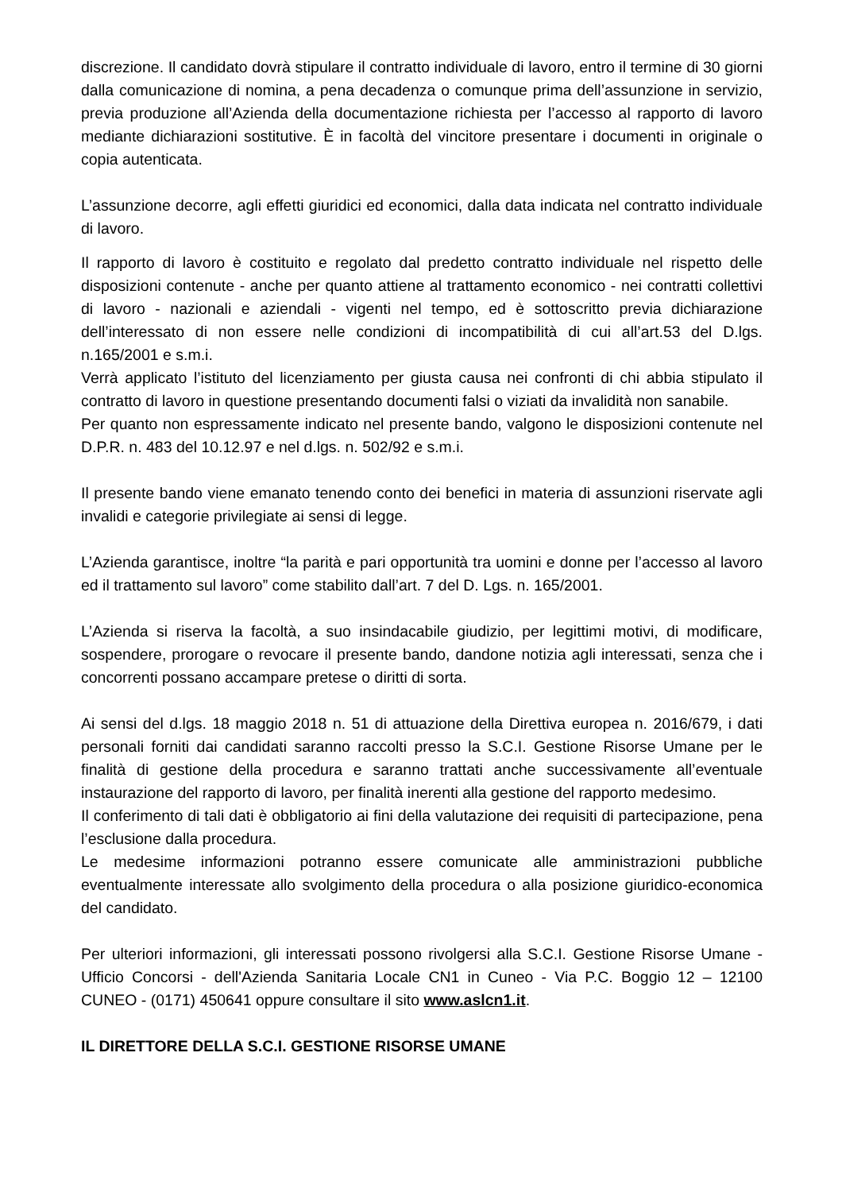discrezione. Il candidato dovrà stipulare il contratto individuale di lavoro, entro il termine di 30 giorni dalla comunicazione di nomina, a pena decadenza o comunque prima dell’assunzione in servizio, previa produzione all’Azienda della documentazione richiesta per l’accesso al rapporto di lavoro mediante dichiarazioni sostitutive. È in facoltà del vincitore presentare i documenti in originale o copia autenticata.
L’assunzione decorre, agli effetti giuridici ed economici, dalla data indicata nel contratto individuale di lavoro.
Il rapporto di lavoro è costituito e regolato dal predetto contratto individuale nel rispetto delle disposizioni contenute - anche per quanto attiene al trattamento economico - nei contratti collettivi di lavoro - nazionali e aziendali - vigenti nel tempo, ed è sottoscritto previa dichiarazione dell’interessato di non essere nelle condizioni di incompatibilità di cui all’art.53 del D.lgs. n.165/2001 e s.m.i.
Verrà applicato l’istituto del licenziamento per giusta causa nei confronti di chi abbia stipulato il contratto di lavoro in questione presentando documenti falsi o viziati da invalidità non sanabile.
Per quanto non espressamente indicato nel presente bando, valgono le disposizioni contenute nel D.P.R. n. 483 del 10.12.97 e nel d.lgs. n. 502/92 e s.m.i.
Il presente bando viene emanato tenendo conto dei benefici in materia di assunzioni riservate agli invalidi e categorie privilegiate ai sensi di legge.
L’Azienda garantisce, inoltre “la parità e pari opportunità tra uomini e donne per l’accesso al lavoro ed il trattamento sul lavoro” come stabilito dall’art. 7 del D. Lgs. n. 165/2001.
L’Azienda si riserva la facoltà, a suo insindacabile giudizio, per legittimi motivi, di modificare, sospendere, prorogare o revocare il presente bando, dandone notizia agli interessati, senza che i concorrenti possano accampare pretese o diritti di sorta.
Ai sensi del d.lgs. 18 maggio 2018 n. 51 di attuazione della Direttiva europea n. 2016/679, i dati personali forniti dai candidati saranno raccolti presso la S.C.I. Gestione Risorse Umane per le finalità di gestione della procedura e saranno trattati anche successivamente all’eventuale instaurazione del rapporto di lavoro, per finalità inerenti alla gestione del rapporto medesimo.
Il conferimento di tali dati è obbligatorio ai fini della valutazione dei requisiti di partecipazione, pena l’esclusione dalla procedura.
Le medesime informazioni potranno essere comunicate alle amministrazioni pubbliche eventualmente interessate allo svolgimento della procedura o alla posizione giuridico-economica del candidato.
Per ulteriori informazioni, gli interessati possono rivolgersi alla S.C.I. Gestione Risorse Umane - Ufficio Concorsi - dell'Azienda Sanitaria Locale CN1 in Cuneo - Via P.C. Boggio 12 – 12100 CUNEO - (0171) 450641 oppure consultare il sito www.aslcn1.it.
IL DIRETTORE DELLA S.C.I. GESTIONE RISORSE UMANE